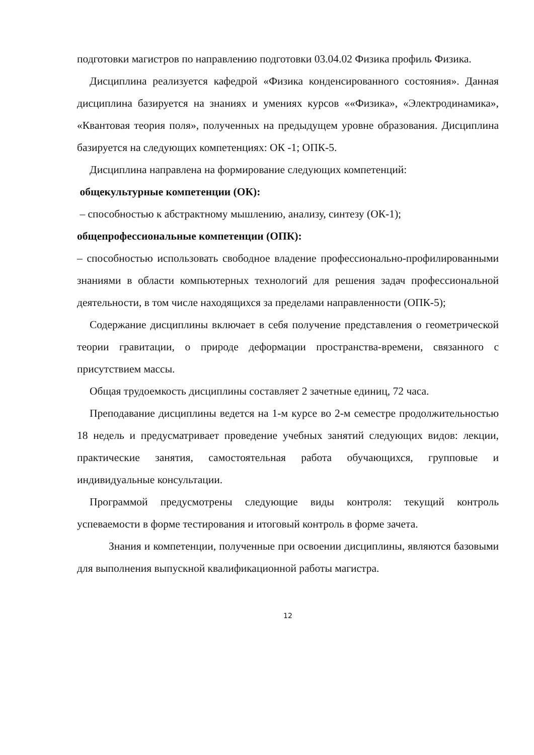подготовки магистров по направлению подготовки 03.04.02 Физика профиль Физика.
Дисциплина реализуется кафедрой «Физика конденсированного состояния». Данная дисциплина базируется на знаниях и умениях курсов ««Физика», «Электродинамика», «Квантовая теория поля», полученных на предыдущем уровне образования. Дисциплина базируется на следующих компетенциях: ОК -1; ОПК-5.
Дисциплина направлена на формирование следующих компетенций:
общекультурные компетенции (ОК):
– способностью к абстрактному мышлению, анализу, синтезу (ОК-1);
общепрофессиональные компетенции (ОПК):
– способностью использовать свободное владение профессионально-профилированными знаниями в области компьютерных технологий для решения задач профессиональной деятельности, в том числе находящихся за пределами направленности (ОПК-5);
Содержание дисциплины включает в себя получение представления о геометрической теории гравитации, о природе деформации пространства-времени, связанного с присутствием массы.
Общая трудоемкость дисциплины составляет 2 зачетные единиц, 72 часа.
Преподавание дисциплины ведется на 1-м курсе во 2-м семестре продолжительностью 18 недель и предусматривает проведение учебных занятий следующих видов: лекции, практические занятия, самостоятельная работа обучающихся, групповые и индивидуальные консультации.
Программой предусмотрены следующие виды контроля: текущий контроль успеваемости в форме тестирования и итоговый контроль в форме зачета.
Знания и компетенции, полученные при освоении дисциплины, являются базовыми для выполнения выпускной квалификационной работы магистра.
12